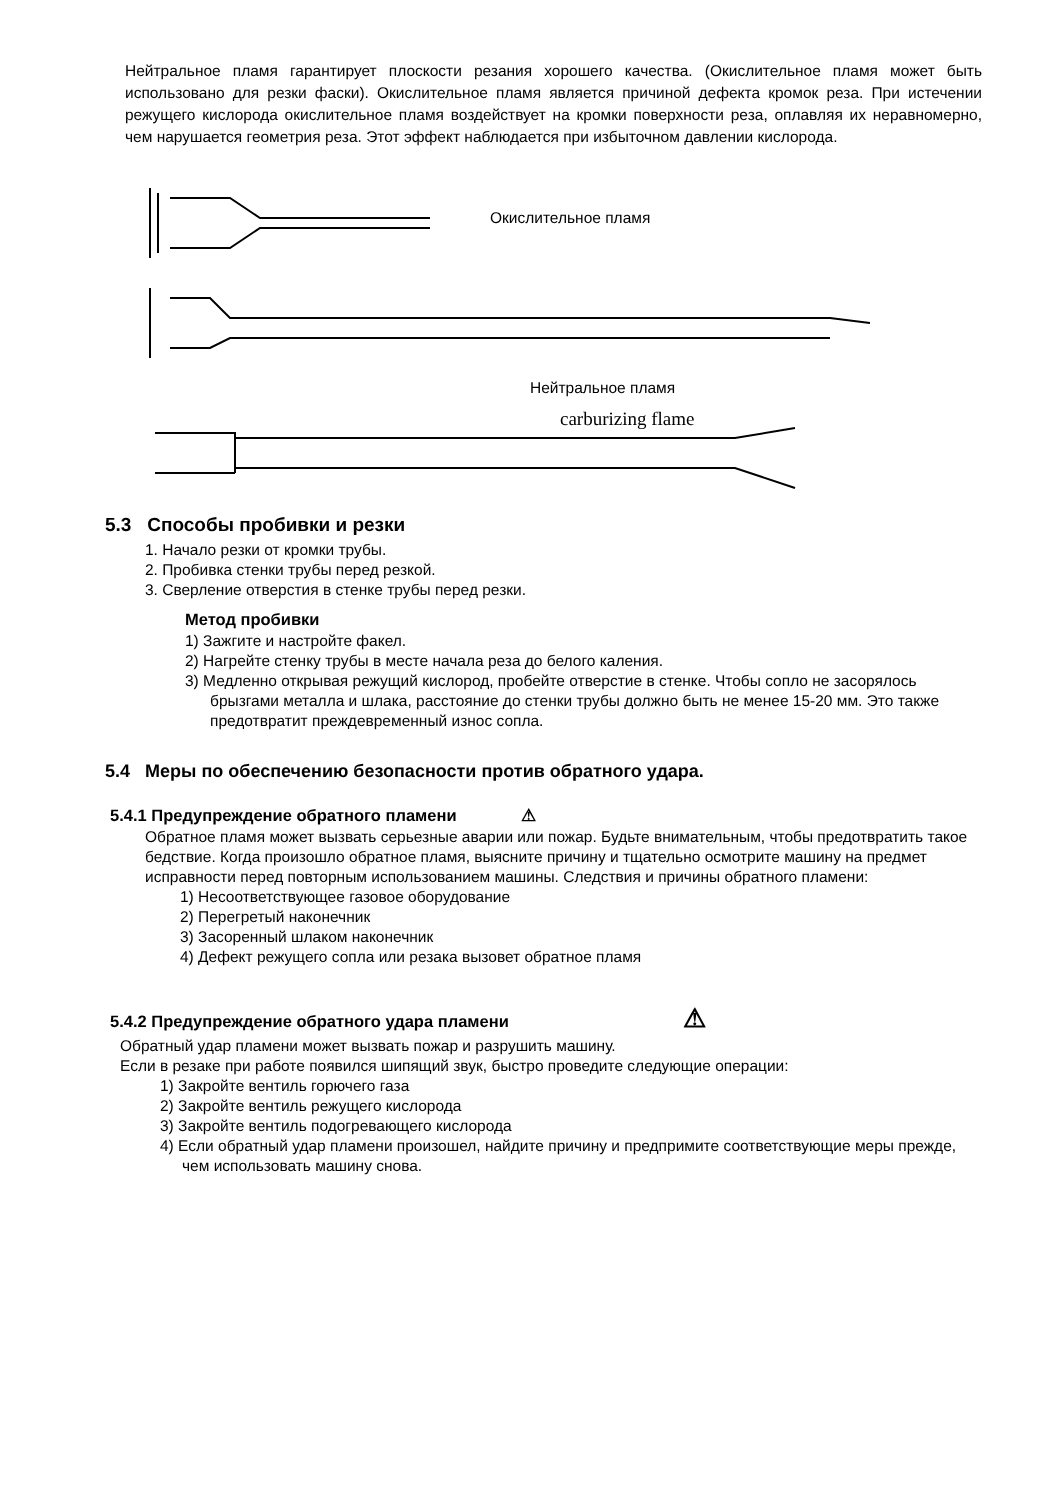Нейтральное пламя гарантирует плоскости резания хорошего качества. (Окислительное пламя может быть использовано для резки фаски). Окислительное пламя является причиной дефекта кромок реза. При истечении режущего кислорода окислительное пламя воздействует на кромки поверхности реза, оплавляя их неравномерно, чем нарушается геометрия реза. Этот эффект наблюдается при избыточном давлении кислорода.
Окислительное пламя
Нейтральное пламя
carburizing flame
5.3 Способы пробивки и резки
1. Начало резки от кромки трубы.
2. Пробивка стенки трубы перед резкой.
3. Сверление отверстия в стенке трубы перед резки.
Метод пробивки
1) Зажгите и настройте факел.
2) Нагрейте стенку трубы в месте начала реза до белого каления.
3) Медленно открывая режущий кислород, пробейте отверстие в стенке. Чтобы сопло не засорялось брызгами металла и шлака, расстояние до стенки трубы должно быть не менее 15-20 мм. Это также предотвратит преждевременный износ сопла.
5.4 Меры по обеспечению безопасности против обратного удара.
5.4.1 Предупреждение обратного пламени ⚠
Обратное пламя может вызвать серьезные аварии или пожар. Будьте внимательным, чтобы предотвратить такое бедствие. Когда произошло обратное пламя, выясните причину и тщательно осмотрите машину на предмет исправности перед повторным использованием машины. Следствия и причины обратного пламени:
1) Несоответствующее газовое оборудование
2) Перегретый наконечник
3) Засоренный шлаком наконечник
4) Дефект режущего сопла или резака вызовет обратное пламя
5.4.2 Предупреждение обратного удара пламени ⚠
Обратный удар пламени может вызвать пожар и разрушить машину.
Если в резаке при работе появился шипящий звук, быстро проведите следующие операции:
1) Закройте вентиль горючего газа
2) Закройте вентиль режущего кислорода
3) Закройте вентиль подогревающего кислорода
4) Если обратный удар пламени произошел, найдите причину и предпримите соответствующие меры прежде, чем использовать машину снова.